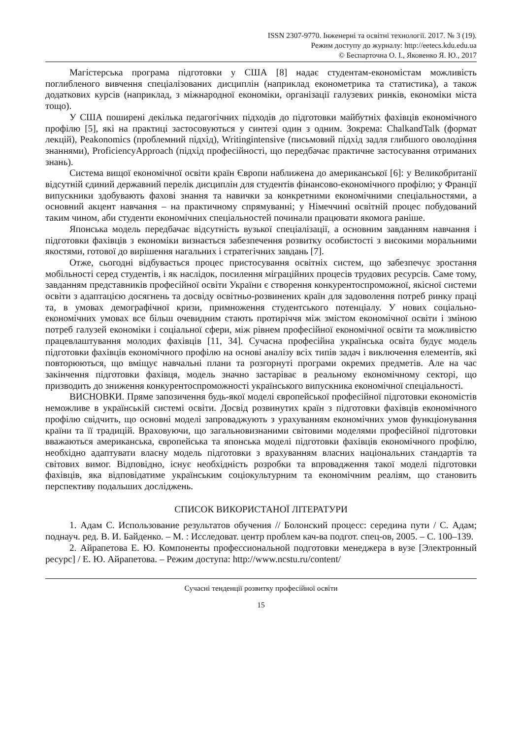ISSN 2307-9770. Інженерні та освітні технології. 2017. № 3 (19).
Режим доступу до журналу: http://eetecs.kdu.edu.ua
© Беспарточна О. І., Яковенко Я. Ю., 2017
Магістерська програма підготовки у США [8] надає студентам-економістам можливість поглибленого вивчення спеціалізованих дисциплін (наприклад економетрика та статистика), а також додаткових курсів (наприклад, з міжнародної економіки, організації галузевих ринків, економіки міста тощо).
У США поширені декілька педагогічних підходів до підготовки майбутніх фахівців економічного профілю [5], які на практиці застосовуються у синтезі один з одним. Зокрема: ChalkandTalk (формат лекцій), Peakonomics (проблемний підхід), Writingintensive (письмовий підхід задля глибшого оволодіння знаннями), ProficiencyApproach (підхід професійності, що передбачає практичне застосування отриманих знань).
Система вищої економічної освіти країн Європи наближена до американської [6]: у Великобританії відсутній єдиний державний перелік дисциплін для студентів фінансово-економічного профілю; у Франції випускники здобувають фахові знання та навички за конкретними економічними спеціальностями, а основний акцент навчання – на практичному спрямуванні; у Німеччині освітній процес побудований таким чином, аби студенти економічних спеціальностей починали працювати якомога раніше.
Японська модель передбачає відсутність вузької спеціалізації, а основним завданням навчання і підготовки фахівців з економіки визнається забезпечення розвитку особистості з високими моральними якостями, готової до вирішення нагальних і стратегічних завдань [7].
Отже, сьогодні відбувається процес пристосування освітніх систем, що забезпечує зростання мобільності серед студентів, і як наслідок, посилення міграційних процесів трудових ресурсів. Саме тому, завданням представників професійної освіти України є створення конкурентоспроможної, якісної системи освіти з адаптацією досягнень та досвіду освітньо-розвинених країн для задоволення потреб ринку праці та, в умовах демографічної кризи, примноження студентського потенціалу. У нових соціально-економічних умовах все більш очевидним стають протиріччя між змістом економічної освіти і зміною потреб галузей економіки і соціальної сфери, між рівнем професійної економічної освіти та можливістю працевлаштування молодих фахівців [11, 34]. Сучасна професійна українська освіта будує модель підготовки фахівців економічного профілю на основі аналізу всіх типів задач і виключення елементів, які повторюються, що вміщує навчальні плани та розгорнуті програми окремих предметів. Але на час закінчення підготовки фахівця, модель значно застаріває в реальному економічному секторі, що призводить до зниження конкурентоспроможності українського випускника економічної спеціальності.
ВИСНОВКИ. Пряме запозичення будь-якої моделі європейської професійної підготовки економістів неможливе в українській системі освіти. Досвід розвинутих країн з підготовки фахівців економічного профілю свідчить, що основні моделі запроваджують з урахуванням економічних умов функціонування країни та її традицій. Враховуючи, що загальновизнаними світовими моделями професійної підготовки вважаються американська, європейська та японська моделі підготовки фахівців економічного профілю, необхідно адаптувати власну модель підготовки з врахуванням власних національних стандартів та світових вимог. Відповідно, існує необхідність розробки та впровадження такої моделі підготовки фахівців, яка відповідатиме українським соціокультурним та економічним реаліям, що становить перспективу подальших досліджень.
СПИСОК ВИКОРИСТАНОЇ ЛІТЕРАТУРИ
1. Адам С. Использование результатов обучения // Болонский процесс: середина пути / С. Адам; поднауч. ред. В. И. Байденко. – М. : Исследоват. центр проблем кач-ва подгот. спец-ов, 2005. – С. 100–139.
2. Айрапетова Е. Ю. Компоненты профессиональной подготовки менеджера в вузе [Электронный ресурс] / Е. Ю. Айрапетова. – Режим доступа: http://www.ncstu.ru/content/
Сучасні тенденції розвитку професійної освіти
15